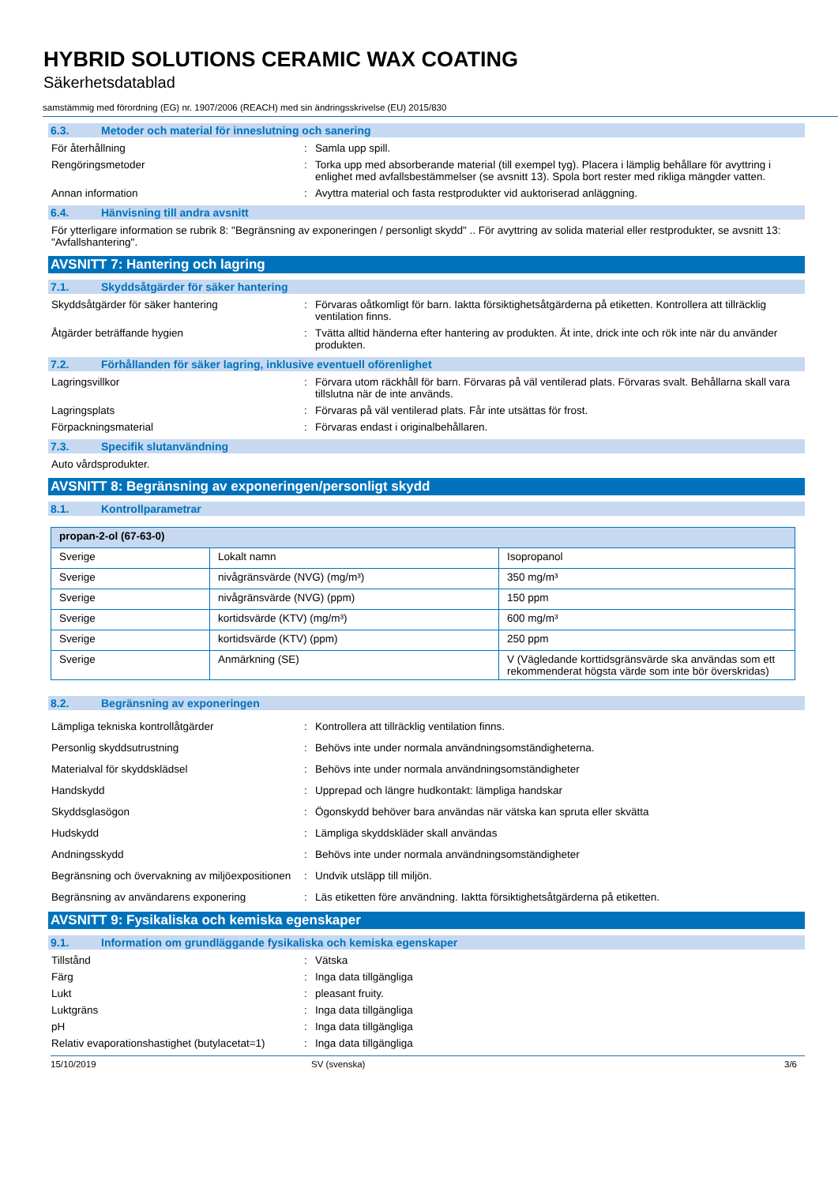HYBRID SOLUTIONS CERAMIC WAX COATING
Säkerhetsdatablad
samstämmig med förordning (EG) nr. 1907/2006 (REACH) med sin ändringsskrivelse (EU) 2015/830
6.3. Metoder och material för inneslutning och sanering
För återhållning : Samla upp spill.
Rengöringsmetoder : Torka upp med absorberande material (till exempel tyg). Placera i lämplig behållare för avyttring i enlighet med avfallsbestämmelser (se avsnitt 13). Spola bort rester med rikliga mängder vatten.
Annan information : Avyttra material och fasta restprodukter vid auktoriserad anläggning.
6.4. Hänvisning till andra avsnitt
För ytterligare information se rubrik 8: "Begränsning av exponeringen / personligt skydd" .. För avyttring av solida material eller restprodukter, se avsnitt 13: "Avfallshantering".
AVSNITT 7: Hantering och lagring
7.1. Skyddsåtgärder för säker hantering
Skyddsåtgärder för säker hantering : Förvaras oåtkomligt för barn. Iaktta försiktighetsåtgärderna på etiketten. Kontrollera att tillräcklig ventilation finns.
Åtgärder beträffande hygien : Tvätta alltid händerna efter hantering av produkten. Ät inte, drick inte och rök inte när du använder produkten.
7.2. Förhållanden för säker lagring, inklusive eventuell oförenlighet
Lagringsvillkor : Förvara utom räckhåll för barn. Förvaras på väl ventilerad plats. Förvaras svalt. Behållarna skall vara tillslutna när de inte används.
Lagringsplats : Förvaras på väl ventilerad plats. Får inte utsättas för frost.
Förpackningsmaterial : Förvaras endast i originalbehållaren.
7.3. Specifik slutanvändning
Auto vårdsprodukter.
AVSNITT 8: Begränsning av exponeringen/personligt skydd
8.1. Kontrollparametrar
| propan-2-ol (67-63-0) | | |
| Sverige | Lokalt namn | Isopropanol |
| Sverige | nivågränsvärde (NVG) (mg/m³) | 350 mg/m³ |
| Sverige | nivågränsvärde (NVG) (ppm) | 150 ppm |
| Sverige | kortidsvärde (KTV) (mg/m³) | 600 mg/m³ |
| Sverige | kortidsvärde (KTV) (ppm) | 250 ppm |
| Sverige | Anmärkning (SE) | V (Vägledande korttidsgränsvärde ska användas som ett rekommenderat högsta värde som inte bör överskridas) |
8.2. Begränsning av exponeringen
Lämpliga tekniska kontrollåtgärder : Kontrollera att tillräcklig ventilation finns.
Personlig skyddsutrustning : Behövs inte under normala användningsomständigheterna.
Materialval för skyddsklädsel : Behövs inte under normala användningsomständigheter
Handskydd : Upprepad och längre hudkontakt: lämpliga handskar
Skyddsglasögon : Ögonskydd behöver bara användas när vätska kan spruta eller skvätta
Hudskydd : Lämpliga skyddskläder skall användas
Andningsskydd : Behövs inte under normala användningsomständigheter
Begränsning och övervakning av miljöexpositionen
: Undvik utsläpp till miljön.
Begränsning av användarens exponering : Läs etiketten före användning. Iaktta försiktighetsåtgärderna på etiketten.
AVSNITT 9: Fysikaliska och kemiska egenskaper
9.1. Information om grundläggande fysikaliska och kemiska egenskaper
Tillstånd : Vätska
Färg : Inga data tillgängliga
Lukt : pleasant fruity.
Luktgräns : Inga data tillgängliga
pH : Inga data tillgängliga
Relativ evaporationshastighet (butylacetat=1)
: Inga data tillgängliga
15/10/2019 SV (svenska) 3/6